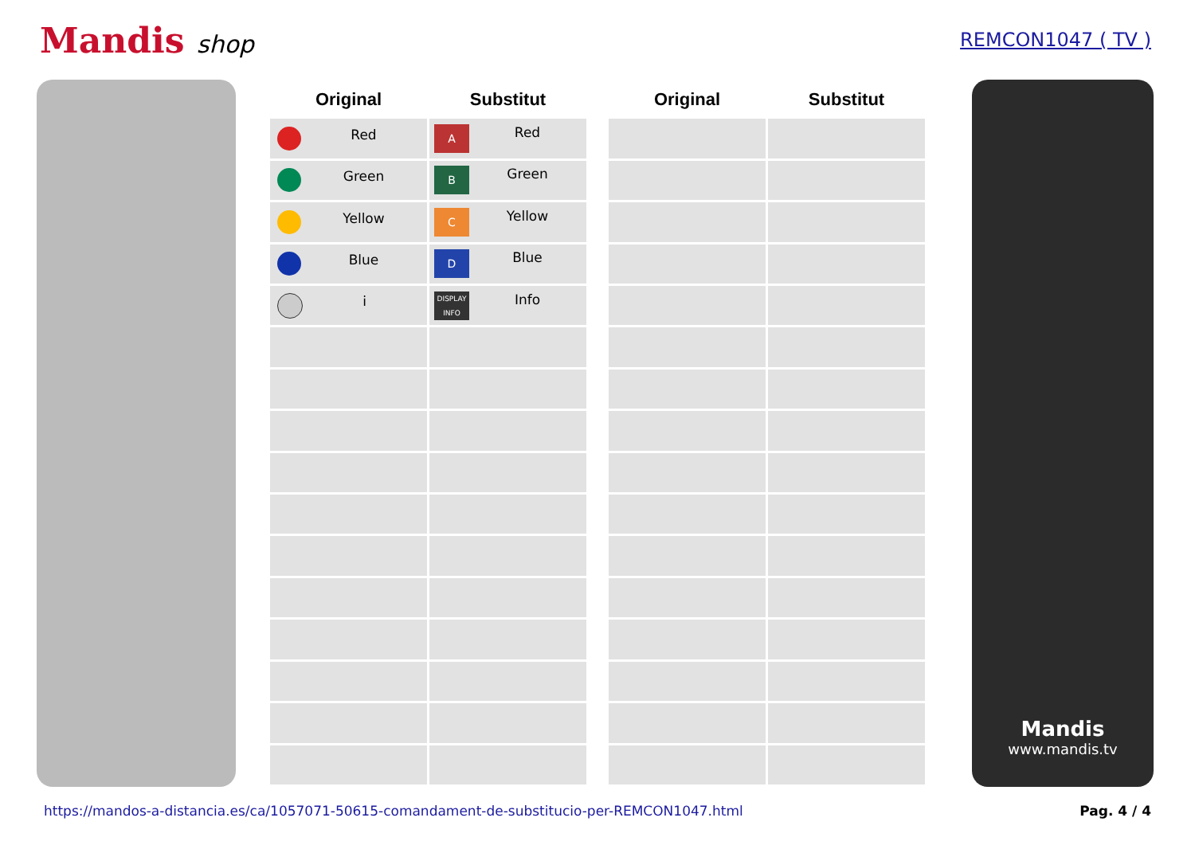Mandis shop
REMCON1047 ( TV )
| Original | Substitut | | Original | Substitut |
| --- | --- | --- | --- | --- |
| Red | A Red | | | |
| Green | B Green | | | |
| Yellow | C Yellow | | | |
| Blue | D Blue | | | |
| i | DISPLAY INFO Info | | | |
Mandis
www.mandis.tv
https://mandos-a-distancia.es/ca/1057071-50615-comandament-de-substitucio-per-REMCON1047.html Pag. 4 / 4